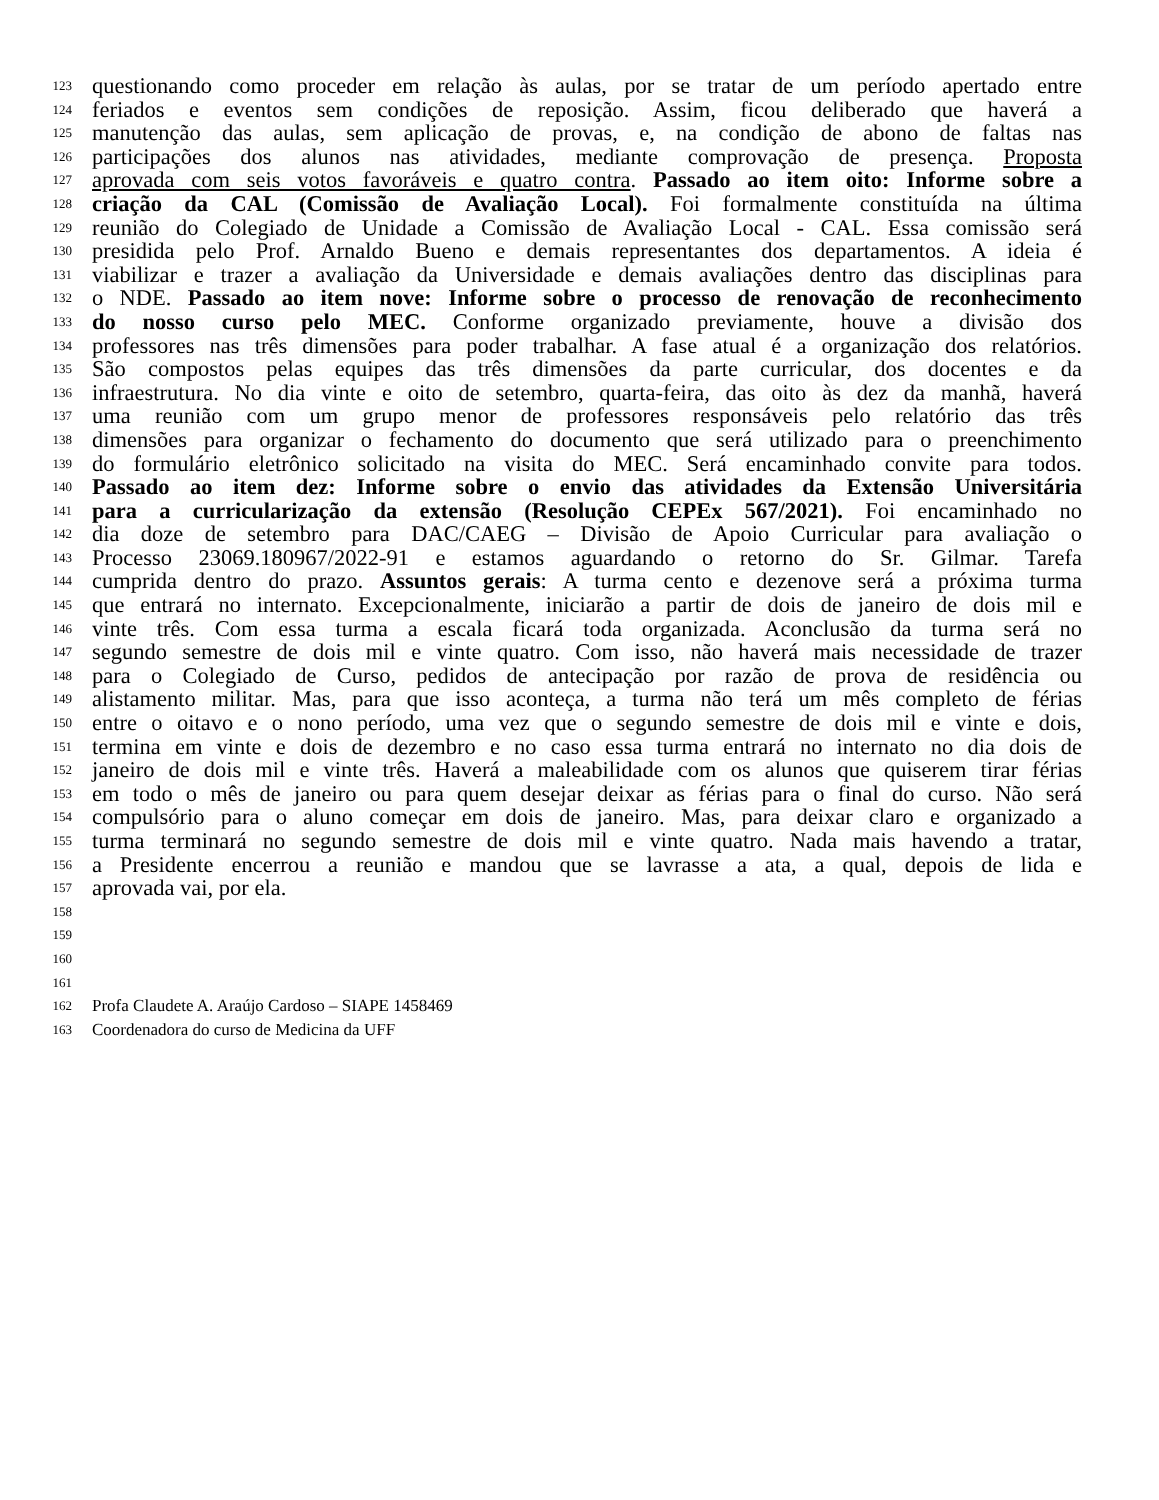123 questionando como proceder em relação às aulas, por se tratar de um período apertado entre
124 feriados e eventos sem condições de reposição. Assim, ficou deliberado que haverá a
125 manutenção das aulas, sem aplicação de provas, e, na condição de abono de faltas nas
126 participações dos alunos nas atividades, mediante comprovação de presença. Proposta
127 aprovada com seis votos favoráveis e quatro contra. Passado ao item oito: Informe sobre a
128 criação da CAL (Comissão de Avaliação Local). Foi formalmente constituída na última
129 reunião do Colegiado de Unidade a Comissão de Avaliação Local - CAL. Essa comissão será
130 presidida pelo Prof. Arnaldo Bueno e demais representantes dos departamentos. A ideia é
131 viabilizar e trazer a avaliação da Universidade e demais avaliações dentro das disciplinas para
132 o NDE. Passado ao item nove: Informe sobre o processo de renovação de reconhecimento
133 do nosso curso pelo MEC. Conforme organizado previamente, houve a divisão dos
134 professores nas três dimensões para poder trabalhar. A fase atual é a organização dos relatórios.
135 São compostos pelas equipes das três dimensões da parte curricular, dos docentes e da
136 infraestrutura. No dia vinte e oito de setembro, quarta-feira, das oito às dez da manhã, haverá
137 uma reunião com um grupo menor de professores responsáveis pelo relatório das três
138 dimensões para organizar o fechamento do documento que será utilizado para o preenchimento
139 do formulário eletrônico solicitado na visita do MEC. Será encaminhado convite para todos.
140 Passado ao item dez: Informe sobre o envio das atividades da Extensão Universitária
141 para a curricularização da extensão (Resolução CEPEx 567/2021). Foi encaminhado no
142 dia doze de setembro para DAC/CAEG – Divisão de Apoio Curricular para avaliação o
143 Processo 23069.180967/2022-91 e estamos aguardando o retorno do Sr. Gilmar. Tarefa
144 cumprida dentro do prazo. Assuntos gerais: A turma cento e dezenove será a próxima turma
145 que entrará no internato. Excepcionalmente, iniciarão a partir de dois de janeiro de dois mil e
146 vinte três. Com essa turma a escala ficará toda organizada. Aconclusão da turma será no
147 segundo semestre de dois mil e vinte quatro. Com isso, não haverá mais necessidade de trazer
148 para o Colegiado de Curso, pedidos de antecipação por razão de prova de residência ou
149 alistamento militar. Mas, para que isso aconteça, a turma não terá um mês completo de férias
150 entre o oitavo e o nono período, uma vez que o segundo semestre de dois mil e vinte e dois,
151 termina em vinte e dois de dezembro e no caso essa turma entrará no internato no dia dois de
152 janeiro de dois mil e vinte três. Haverá a maleabilidade com os alunos que quiserem tirar férias
153 em todo o mês de janeiro ou para quem desejar deixar as férias para o final do curso. Não será
154 compulsório para o aluno começar em dois de janeiro. Mas, para deixar claro e organizado a
155 turma terminará no segundo semestre de dois mil e vinte quatro. Nada mais havendo a tratar,
156 a Presidente encerrou a reunião e mandou que se lavrasse a ata, a qual, depois de lida e
157 aprovada vai, por ela.
158
159
160
161
162 Profa Claudete A. Araújo Cardoso – SIAPE 1458469
163 Coordenadora do curso de Medicina da UFF